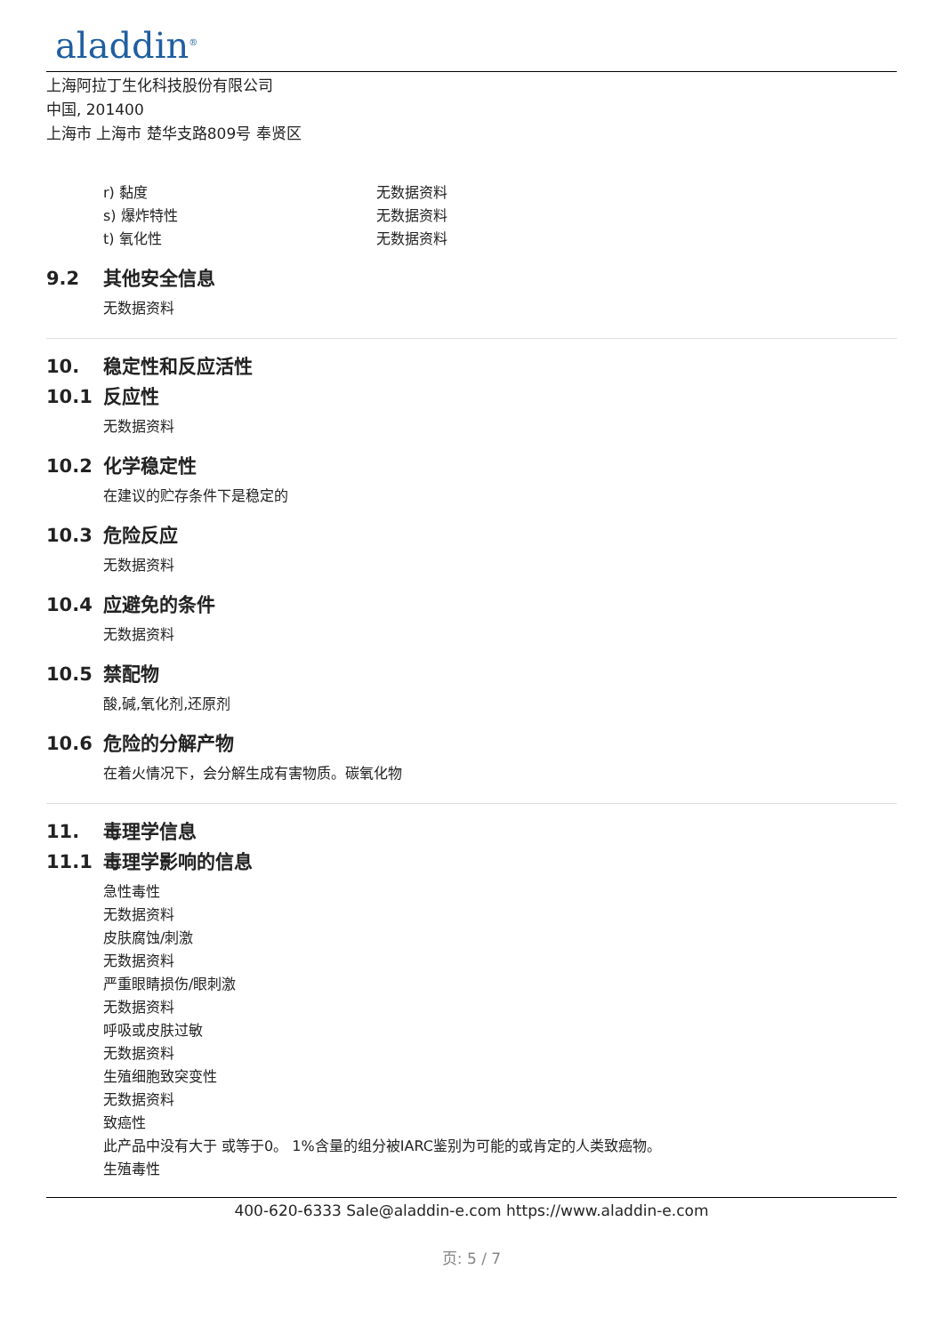aladdin<sup>®</sup>
上海阿拉丁生化科技股份有限公司
中国, 201400
上海市 上海市 楚华支路809号 奉贤区
r) 黏度 无数据资料
s) 爆炸特性 无数据资料
t) 氧化性 无数据资料
9.2 其他安全信息
无数据资料
10. 稳定性和反应活性
10.1 反应性
无数据资料
10.2 化学稳定性
在建议的贮存条件下是稳定的
10.3 危险反应
无数据资料
10.4 应避免的条件
无数据资料
10.5 禁配物
酸,碱,氧化剂,还原剂
10.6 危险的分解产物
在着火情况下，会分解生成有害物质。碳氧化物
11. 毒理学信息
11.1 毒理学影响的信息
急性毒性
无数据资料
皮肤腐蚀/刺激
无数据资料
严重眼睛损伤/眼刺激
无数据资料
呼吸或皮肤过敏
无数据资料
生殖细胞致突变性
无数据资料
致癌性
此产品中没有大于 或等于0。 1%含量的组分被IARC鉴别为可能的或肯定的人类致癌物。
生殖毒性
400-620-6333 Sale@aladdin-e.com https://www.aladdin-e.com
页: 5 / 7